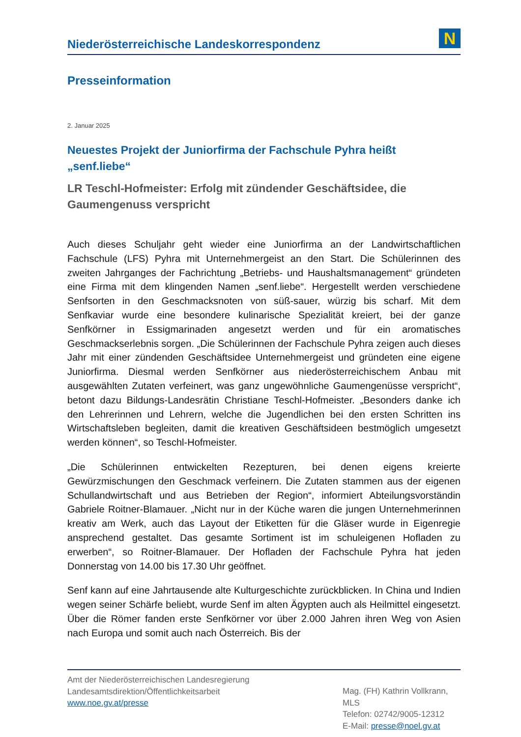Niederösterreichische Landeskorrespondenz
N
Presseinformation
2. Januar 2025
Neuestes Projekt der Juniorfirma der Fachschule Pyhra heißt „senf.liebe“
LR Teschl-Hofmeister: Erfolg mit zündender Geschäftsidee, die Gaumengenuss verspricht
Auch dieses Schuljahr geht wieder eine Juniorfirma an der Landwirtschaftlichen Fachschule (LFS) Pyhra mit Unternehmergeist an den Start. Die Schülerinnen des zweiten Jahrganges der Fachrichtung „Betriebs- und Haushaltsmanagement“ gründeten eine Firma mit dem klingenden Namen „senf.liebe“. Hergestellt werden verschiedene Senfsorten in den Geschmacksnoten von süß-sauer, würzig bis scharf. Mit dem Senfkaviar wurde eine besondere kulinarische Spezialität kreiert, bei der ganze Senfkörner in Essigmarinaden angesetzt werden und für ein aromatisches Geschmackserlebnis sorgen. „Die Schülerinnen der Fachschule Pyhra zeigen auch dieses Jahr mit einer zündenden Geschäftsidee Unternehmergeist und gründeten eine eigene Juniorfirma. Diesmal werden Senfkörner aus niederösterreichischem Anbau mit ausgewählten Zutaten verfeinert, was ganz ungewöhnliche Gaumengenüsse verspricht“, betont dazu Bildungs-Landesrätin Christiane Teschl-Hofmeister. „Besonders danke ich den Lehrerinnen und Lehrern, welche die Jugendlichen bei den ersten Schritten ins Wirtschaftsleben begleiten, damit die kreativen Geschäftsideen bestmöglich umgesetzt werden können“, so Teschl-Hofmeister.
„Die Schülerinnen entwickelten Rezepturen, bei denen eigens kreierte Gewürzmischungen den Geschmack verfeinern. Die Zutaten stammen aus der eigenen Schullandwirtschaft und aus Betrieben der Region“, informiert Abteilungsvorständin Gabriele Roitner-Blamauer. „Nicht nur in der Küche waren die jungen Unternehmerinnen kreativ am Werk, auch das Layout der Etiketten für die Gläser wurde in Eigenregie ansprechend gestaltet. Das gesamte Sortiment ist im schuleigenen Hofladen zu erwerben“, so Roitner-Blamauer. Der Hofladen der Fachschule Pyhra hat jeden Donnerstag von 14.00 bis 17.30 Uhr geöffnet.
Senf kann auf eine Jahrtausende alte Kulturgeschichte zurückblicken. In China und Indien wegen seiner Schärfe beliebt, wurde Senf im alten Ägypten auch als Heilmittel eingesetzt. Über die Römer fanden erste Senfkörner vor über 2.000 Jahren ihren Weg von Asien nach Europa und somit auch nach Österreich. Bis der
Amt der Niederösterreichischen Landesregierung
Landesamtsdirektion/Öffentlichkeitsarbeit
www.noe.gv.at/presse
Mag. (FH) Kathrin Vollkrann, MLS
Telefon: 02742/9005-12312
E-Mail: presse@noel.gv.at